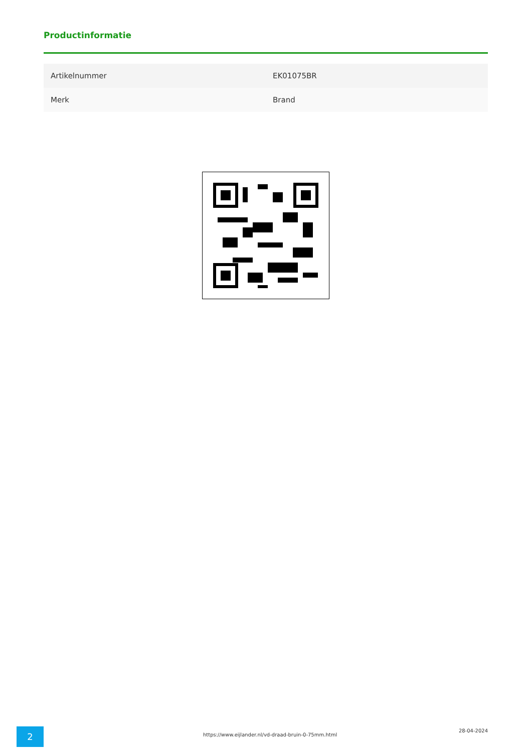Productinformatie
| Artikelnummer | EK01075BR |
| Merk | Brand |
2
https://www.eijlander.nl/vd-draad-bruin-0-75mm.html
28-04-2024